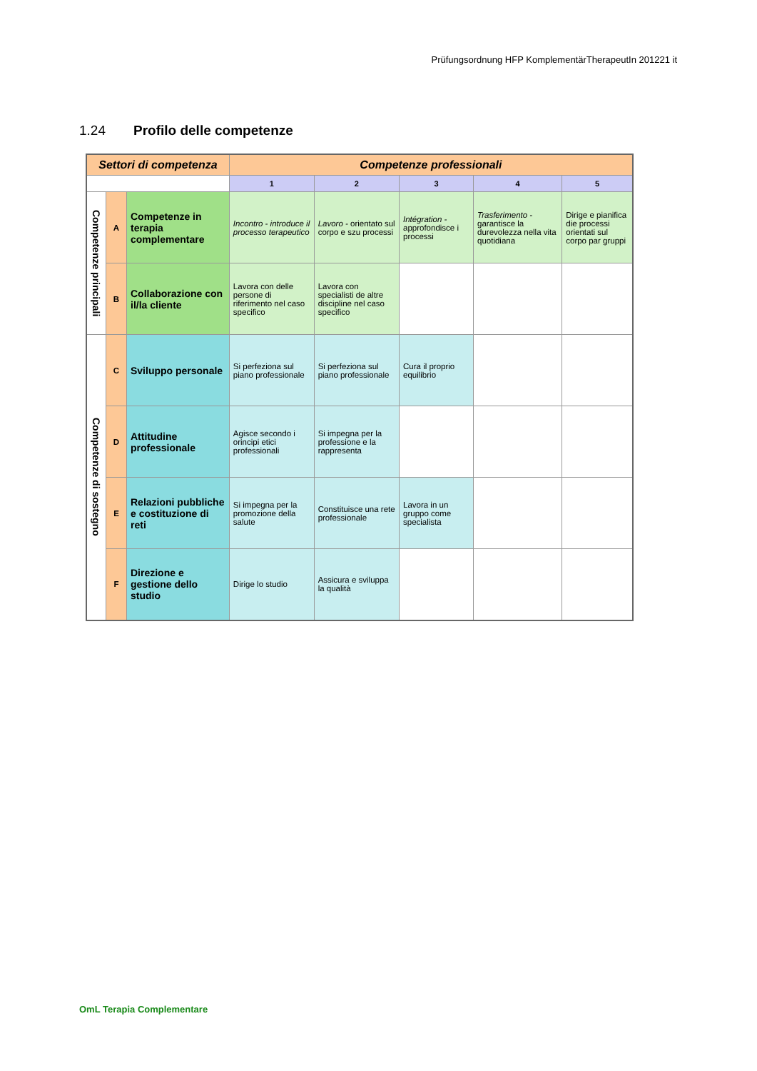Prüfungsordnung HFP KomplementärTherapeutIn 201221 it
1.24 Profilo delle competenze
| Settori di competenza | | | Competenze professionali | | | | |
| --- | --- | --- | --- | --- | --- | --- | --- |
| | | | 1 | 2 | 3 | 4 | 5 |
| Competenze principali | A | Competenze in terapia complementare | Incontro - introduce il processo terapeutico | Lavoro - orientato sul corpo e szu processi | Intégration - approfondisce i processi | Trasferimento - garantisce la durevolezza nella vita quotidiana | Dirige e pianifica die processi orientati sul corpo par gruppi |
| | B | Collaborazione con il/la cliente | Lavora con delle persone di riferimento nel caso specifico | Lavora con specialisti de altre discipline nel caso specifico | | | |
| Competenze di sostegno | C | Sviluppo personale | Si perfeziona sul piano professionale | Si perfeziona sul piano professionale | Cura il proprio equilibrio | | |
| | D | Attitudine professionale | Agisce secondo i orincipi etici professionali | Si impegna per la professione e la rappresenta | | | |
| | E | Relazioni pubbliche e costituzione di reti | Si impegna per la promozione della salute | Constituisce una rete professionale | Lavora in un gruppo come specialista | | |
| | F | Direzione e gestione dello studio | Dirige lo studio | Assicura e sviluppa la qualità | | | |
OmL Terapia Complementare